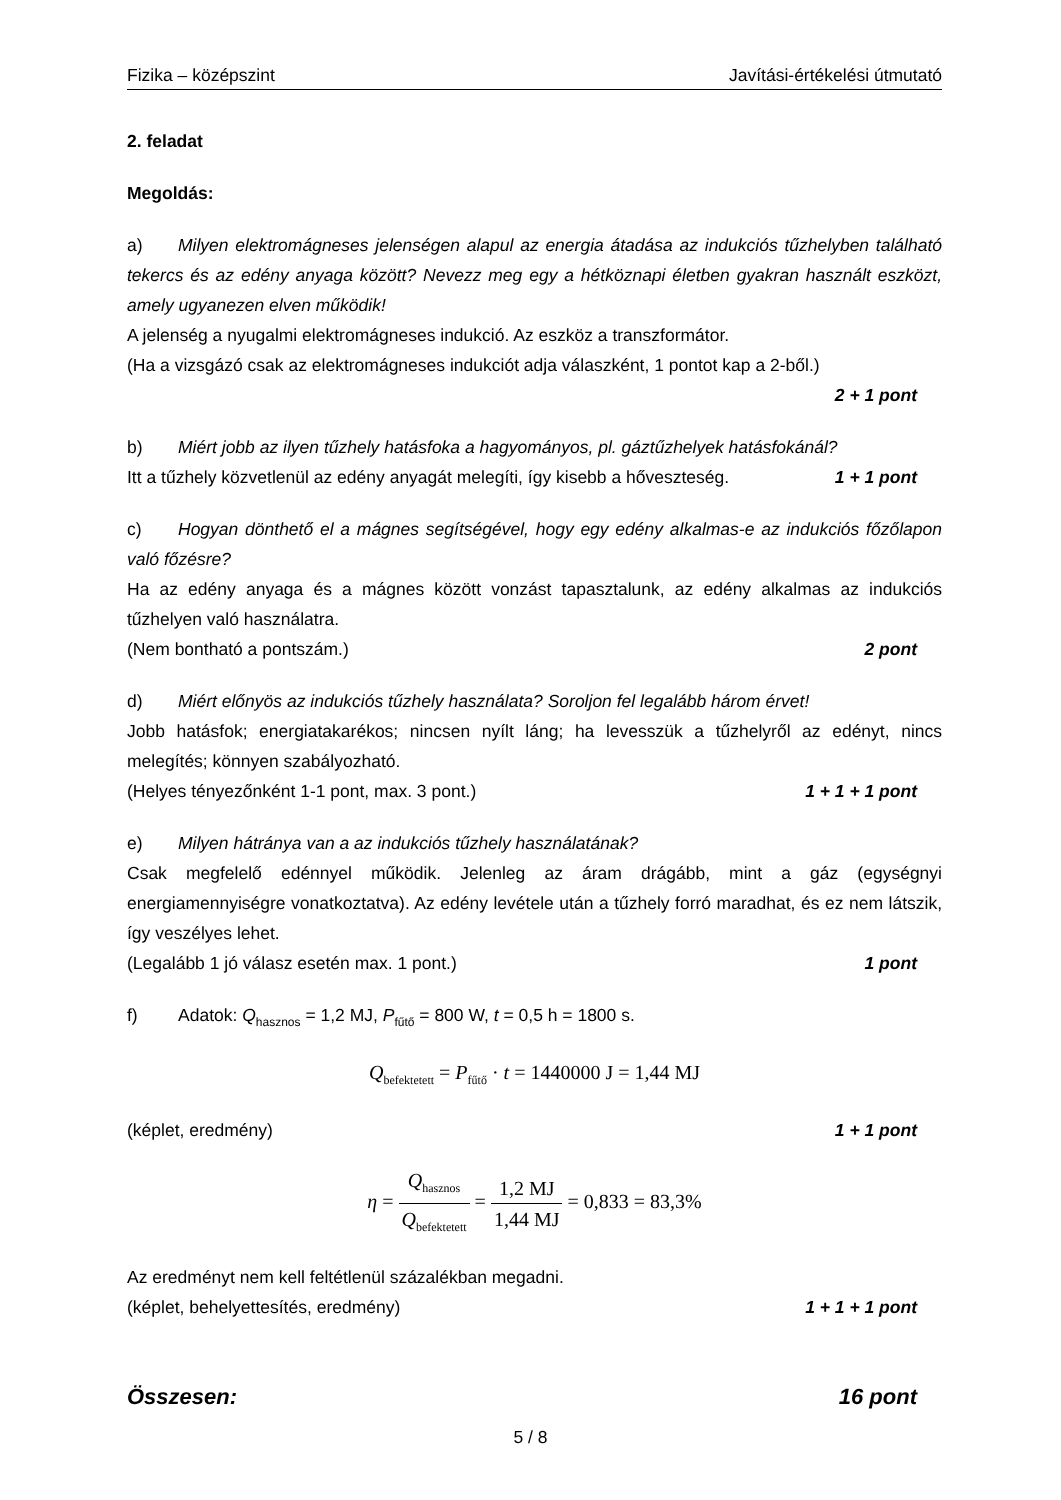Fizika – középszint Javítási-értékelési útmutató
2. feladat
Megoldás:
a) Milyen elektromágneses jelenségen alapul az energia átadása az indukciós tűzhelyben található tekercs és az edény anyaga között? Nevezz meg egy a hétköznapi életben gyakran használt eszközt, amely ugyanezen elven működik!
A jelenség a nyugalmi elektromágneses indukció. Az eszköz a transzformátor.
(Ha a vizsgázó csak az elektromágneses indukciót adja válaszként, 1 pontot kap a 2-ből.)
2 + 1 pont
b) Miért jobb az ilyen tűzhely hatásfoka a hagyományos, pl. gáztűzhelyek hatásfokánál?
Itt a tűzhely közvetlenül az edény anyagát melegíti, így kisebb a hőveszteség. 1 + 1 pont
c) Hogyan dönthető el a mágnes segítségével, hogy egy edény alkalmas-e az indukciós főzőlapon való főzésre?
Ha az edény anyaga és a mágnes között vonzást tapasztalunk, az edény alkalmas az indukciós tűzhelyen való használatra.
(Nem bontható a pontszám.) 2 pont
d) Miért előnyös az indukciós tűzhely használata? Soroljon fel legalább három érvet!
Jobb hatásfok; energiatakarékos; nincsen nyílt láng; ha levesszük a tűzhelyről az edényt, nincs melegítés; könnyen szabályozható.
(Helyes tényezőnként 1-1 pont, max. 3 pont.) 1 + 1 + 1 pont
e) Milyen hátránya van a az indukciós tűzhely használatának?
Csak megfelelő edénnyel működik. Jelenleg az áram drágább, mint a gáz (egységnyi energiamennyiségre vonatkoztatva). Az edény levétele után a tűzhely forró maradhat, és ez nem látszik, így veszélyes lehet.
(Legalább 1 jó válasz esetén max. 1 pont.) 1 pont
f) Adatok: Q<sub>hasznos</sub> = 1,2 MJ, P<sub>fűtő</sub> = 800 W, t = 0,5 h = 1800 s.
Q<sub>befektetett</sub> = P<sub>fűtő</sub> · t = 1440000 J = 1,44 MJ
(képlet, eredmény) 1 + 1 pont
η = Q<sub>hasznos</sub> Q<sub>befektetett</sub> = 1,2 MJ 1,44 MJ = 0,833 = 83,3%
Az eredményt nem kell feltétlenül százalékban megadni.
(képlet, behelyettesítés, eredmény) 1 + 1 + 1 pont
Összesen: 16 pont
5 / 8